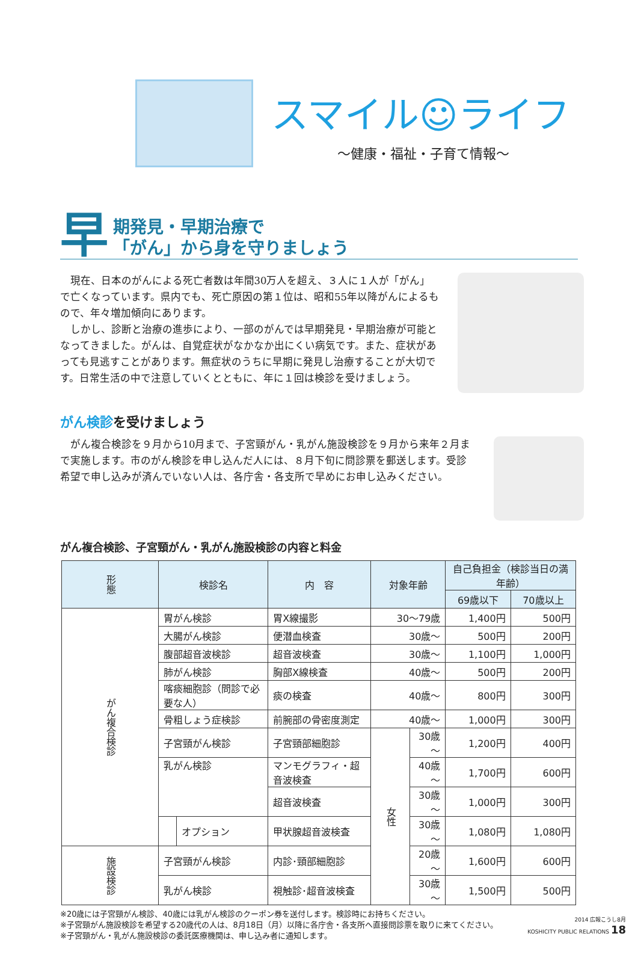スマイル☺ライフ
～健康・福祉・子育て情報～
早期発見・早期治療で
「がん」から身を守りましょう
現在、日本のがんによる死亡者数は年間30万人を超え、３人に１人が「がん」で亡くなっています。県内でも、死亡原因の第１位は、昭和55年以降がんによるもので、年々増加傾向にあります。
しかし、診断と治療の進歩により、一部のがんでは早期発見・早期治療が可能となってきました。がんは、自覚症状がなかなか出にくい病気です。また、症状があっても見逃すことがあります。無症状のうちに早期に発見し治療することが大切です。日常生活の中で注意していくとともに、年に１回は検診を受けましょう。
がん検診を受けましょう
がん複合検診を９月から10月まで、子宮頸がん・乳がん施設検診を９月から来年２月まで実施します。市のがん検診を申し込んだ人には、８月下旬に問診票を郵送します。受診希望で申し込みが済んでいない人は、各庁舎・各支所で早めにお申し込みください。
がん複合検診、子宮頸がん・乳がん施設検診の内容と料金
| 形態 | 検診名 | | 内 容 | 対象年齢 | | 自己負担金（検診当日の満年齢） | |
| --- | --- | --- | --- | --- | --- | --- | --- |
| | | | | | | 69歳以下 | 70歳以上 |
| がん複合検診 | 胃がん検診 | | 胃X線撮影 | 30～79歳 | | 1,400円 | 500円 |
| | 大腸がん検診 | | 便潜血検査 | 30歳～ | | 500円 | 200円 |
| | 腹部超音波検診 | | 超音波検査 | 30歳～ | | 1,100円 | 1,000円 |
| | 肺がん検診 | | 胸部X線検査 | 40歳～ | | 500円 | 200円 |
| | 喀痰細胞診（問診で必要な人） | | 痰の検査 | 40歳～ | | 800円 | 300円 |
| | 骨粗しょう症検診 | | 前腕部の骨密度測定 | 40歳～ | | 1,000円 | 300円 |
| | 子宮頸がん検診 | | 子宮頸部細胞診 | 女性 | 30歳～ | 1,200円 | 400円 |
| | 乳がん検診 | | マンモグラフィ・超音波検査 | | 40歳～ | 1,700円 | 600円 |
| | | | 超音波検査 | | 30歳～ | 1,000円 | 300円 |
| | | オプション | 甲状腺超音波検査 | | 30歳～ | 1,080円 | 1,080円 |
| 施設検診 | 子宮頸がん検診 | | 内診･頸部細胞診 | | 20歳～ | 1,600円 | 600円 |
| | 乳がん検診 | | 視触診･超音波検査 | | 30歳～ | 1,500円 | 500円 |
※20歳には子宮頸がん検診、40歳には乳がん検診のクーポン券を送付します。検診時にお持ちください。
※子宮頸がん施設検診を希望する20歳代の人は、8月18日（月）以降に各庁舎・各支所へ直接問診票を取りに来てください。
※子宮頸がん・乳がん施設検診の委託医療機関は、申し込み者に通知します。
2014 広報こうし8月
KOSHICITY PUBLIC RELATIONS 18